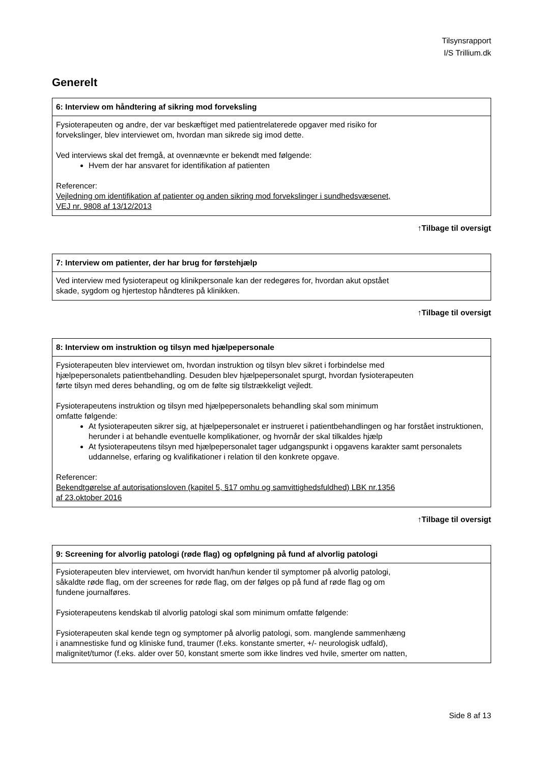Tilsynsrapport
I/S Trillium.dk
Generelt
| 6: Interview om håndtering af sikring mod forveksling |
| --- |
| Fysioterapeuten og andre, der var beskæftiget med patientrelaterede opgaver med risiko for forvekslinger, blev interviewet om, hvordan man sikrede sig imod dette. Ved interviews skal det fremgå, at ovennævnte er bekendt med følgende: Hvem der har ansvaret for identifikation af patienten Referencer: Vejledning om identifikation af patienter og anden sikring mod forvekslinger i sundhedsvæsenet, VEJ nr. 9808 af 13/12/2013 |
↑Tilbage til oversigt
| 7: Interview om patienter, der har brug for førstehjælp |
| --- |
| Ved interview med fysioterapeut og klinikpersonale kan der redegøres for, hvordan akut opstået skade, sygdom og hjertestop håndteres på klinikken. |
↑Tilbage til oversigt
| 8: Interview om instruktion og tilsyn med hjælpepersonale |
| --- |
| Fysioterapeuten blev interviewet om, hvordan instruktion og tilsyn blev sikret i forbindelse med hjælpepersonalets patientbehandling. Desuden blev hjælpepersonalet spurgt, hvordan fysioterapeuten førte tilsyn med deres behandling, og om de følte sig tilstrækkeligt vejledt. Fysioterapeutens instruktion og tilsyn med hjælpepersonalets behandling skal som minimum omfatte følgende: At fysioterapeuten sikrer sig, at hjælpepersonalet er instrueret i patientbehandlingen og har forstået instruktionen, herunder i at behandle eventuelle komplikationer, og hvornår der skal tilkaldes hjælp At fysioterapeutens tilsyn med hjælpepersonalet tager udgangspunkt i opgavens karakter samt personalets uddannelse, erfaring og kvalifikationer i relation til den konkrete opgave. Referencer: Bekendtgørelse af autorisationsloven (kapitel 5, §17 omhu og samvittighedsfuldhed) LBK nr.1356 af 23.oktober 2016 |
↑Tilbage til oversigt
| 9: Screening for alvorlig patologi (røde flag) og opfølgning på fund af alvorlig patologi |
| --- |
| Fysioterapeuten blev interviewet, om hvorvidt han/hun kender til symptomer på alvorlig patologi, såkaldte røde flag, om der screenes for røde flag, om der følges op på fund af røde flag og om fundene journalføres. Fysioterapeutens kendskab til alvorlig patologi skal som minimum omfatte følgende: Fysioterapeuten skal kende tegn og symptomer på alvorlig patologi, som. manglende sammenhæng i anamnestiske fund og kliniske fund, traumer (f.eks. konstante smerter, +/- neurologisk udfald), malignitet/tumor (f.eks. alder over 50, konstant smerte som ikke lindres ved hvile, smerter om natten, |
Side 8 af 13